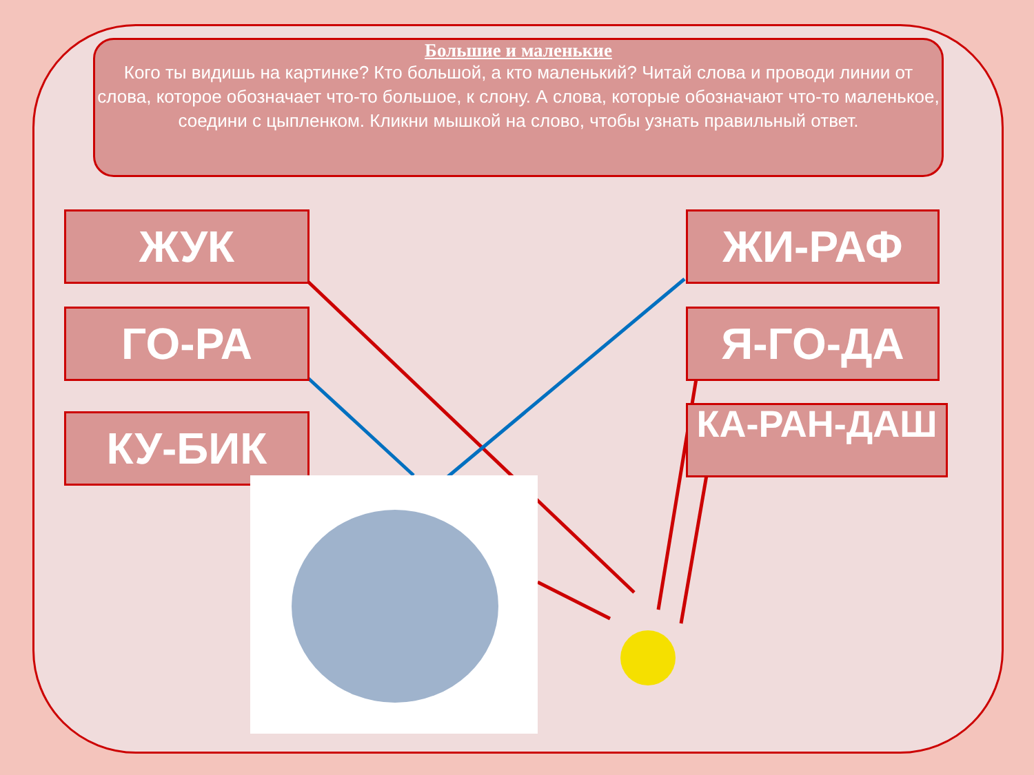Большие и маленькие
Кого ты видишь на картинке? Кто большой, а кто маленький? Читай слова и проводи линии от слова, которое обозначает что-то большое, к слону. А слова, которые обозначают что-то маленькое, соедини с цыпленком. Кликни мышкой на слово, чтобы узнать правильный ответ.
ЖУК
ГО-РА
КУ-БИК
ЖИ-РАФ
Я-ГО-ДА
КА-РАН-ДАШ